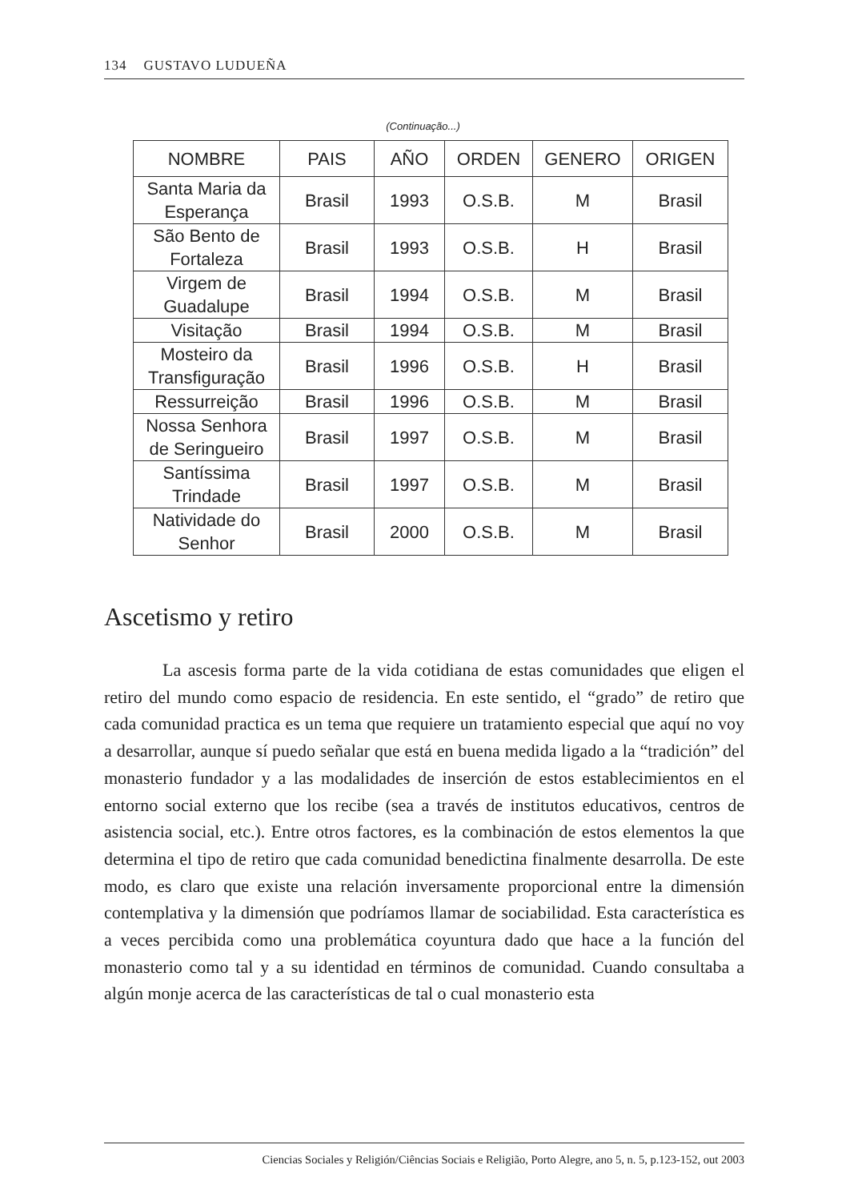134 GUSTAVO LUDUEÑA
(Continuação...)
| NOMBRE | PAIS | AÑO | ORDEN | GENERO | ORIGEN |
| --- | --- | --- | --- | --- | --- |
| Santa Maria da Esperança | Brasil | 1993 | O.S.B. | M | Brasil |
| São Bento de Fortaleza | Brasil | 1993 | O.S.B. | H | Brasil |
| Virgem de Guadalupe | Brasil | 1994 | O.S.B. | M | Brasil |
| Visitação | Brasil | 1994 | O.S.B. | M | Brasil |
| Mosteiro da Transfiguração | Brasil | 1996 | O.S.B. | H | Brasil |
| Ressurreição | Brasil | 1996 | O.S.B. | M | Brasil |
| Nossa Senhora de Seringueiro | Brasil | 1997 | O.S.B. | M | Brasil |
| Santíssima Trindade | Brasil | 1997 | O.S.B. | M | Brasil |
| Natividade do Senhor | Brasil | 2000 | O.S.B. | M | Brasil |
Ascetismo y retiro
La ascesis forma parte de la vida cotidiana de estas comunidades que eligen el retiro del mundo como espacio de residencia. En este sentido, el “grado” de retiro que cada comunidad practica es un tema que requiere un tratamiento especial que aquí no voy a desarrollar, aunque sí puedo señalar que está en buena medida ligado a la “tradición” del monasterio fundador y a las modalidades de inserción de estos establecimientos en el entorno social externo que los recibe (sea a través de institutos educativos, centros de asistencia social, etc.). Entre otros factores, es la combinación de estos elementos la que determina el tipo de retiro que cada comunidad benedictina finalmente desarrolla. De este modo, es claro que existe una relación inversamente proporcional entre la dimensión contemplativa y la dimensión que podríamos llamar de sociabilidad. Esta característica es a veces percibida como una problemática coyuntura dado que hace a la función del monasterio como tal y a su identidad en términos de comunidad. Cuando consultaba a algún monje acerca de las características de tal o cual monasterio esta
Ciencias Sociales y Religión/Ciências Sociais e Religião, Porto Alegre, ano 5, n. 5, p.123-152, out 2003